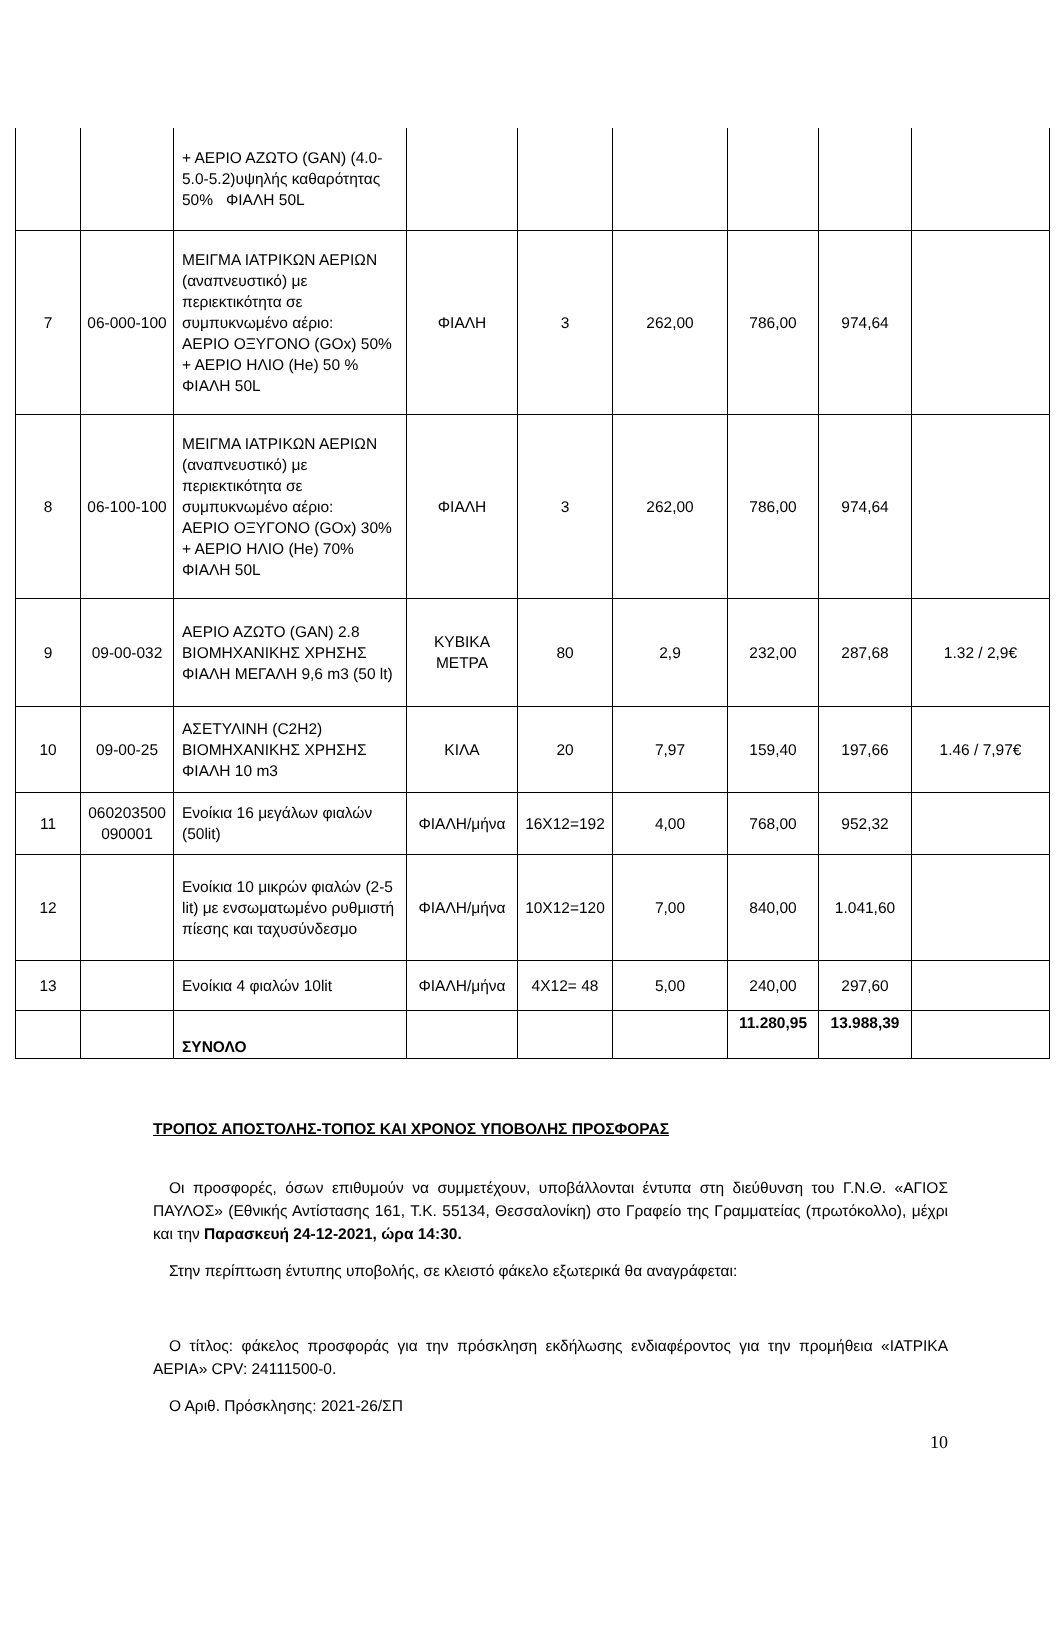| | | + ΑΕΡΙΟ ΑΖΩΤΟ (GAN) (4.0-5.0-5.2)υψηλής καθαρότητας 50% ΦΙΑΛΗ 50L | | | | | | |
| 7 | 06-000-100 | ΜΕΙΓΜΑ ΙΑΤΡΙΚΩΝ ΑΕΡΙΩΝ (αναπνευστικό) με περιεκτικότητα σε συμπυκνωμένο αέριο: ΑΕΡΙΟ ΟΞΥΓΟΝΟ (GOx) 50% + ΑΕΡΙΟ ΗΛΙΟ (He) 50 % ΦΙΑΛΗ 50L | ΦΙΑΛΗ | 3 | 262,00 | 786,00 | 974,64 | |
| 8 | 06-100-100 | ΜΕΙΓΜΑ ΙΑΤΡΙΚΩΝ ΑΕΡΙΩΝ (αναπνευστικό) με περιεκτικότητα σε συμπυκνωμένο αέριο: ΑΕΡΙΟ ΟΞΥΓΟΝΟ (GOx) 30% + ΑΕΡΙΟ ΗΛΙΟ (He) 70% ΦΙΑΛΗ 50L | ΦΙΑΛΗ | 3 | 262,00 | 786,00 | 974,64 | |
| 9 | 09-00-032 | ΑΕΡΙΟ ΑΖΩΤΟ (GAN) 2.8 ΒΙΟΜΗΧΑΝΙΚΗΣ ΧΡΗΣΗΣ ΦΙΑΛΗ ΜΕΓΑΛΗ 9,6 m3 (50 lt) | ΚΥΒΙΚΑ ΜΕΤΡΑ | 80 | 2,9 | 232,00 | 287,68 | 1.32 / 2,9€ |
| 10 | 09-00-25 | ΑΣΕΤΥΛΙΝΗ (C2H2) ΒΙΟΜΗΧΑΝΙΚΗΣ ΧΡΗΣΗΣ ΦΙΑΛΗ 10 m3 | ΚΙΛΑ | 20 | 7,97 | 159,40 | 197,66 | 1.46 / 7,97€ |
| 11 | 060203500 090001 | Ενοίκια 16 μεγάλων φιαλών (50lit) | ΦΙΑΛΗ/μήνα | 16X12=192 | 4,00 | 768,00 | 952,32 | |
| 12 | | Ενοίκια 10 μικρών φιαλών (2-5 lit) με ενσωματωμένο ρυθμιστή πίεσης και ταχυσύνδεσμο | ΦΙΑΛΗ/μήνα | 10X12=120 | 7,00 | 840,00 | 1.041,60 | |
| 13 | | Ενοίκια 4 φιαλών 10lit | ΦΙΑΛΗ/μήνα | 4X12= 48 | 5,00 | 240,00 | 297,60 | |
| | | ΣΥΝΟΛΟ | | | | 11.280,95 | 13.988,39 | |
ΤΡΟΠΟΣ ΑΠΟΣΤΟΛΗΣ-ΤΟΠΟΣ ΚΑΙ ΧΡΟΝΟΣ ΥΠΟΒΟΛΗΣ ΠΡΟΣΦΟΡΑΣ
Οι προσφορές, όσων επιθυμούν να συμμετέχουν, υποβάλλονται έντυπα στη διεύθυνση του Γ.Ν.Θ. «ΑΓΙΟΣ ΠΑΥΛΟΣ» (Εθνικής Αντίστασης 161, Τ.Κ. 55134, Θεσσαλονίκη) στο Γραφείο της Γραμματείας (πρωτόκολλο), μέχρι και την Παρασκευή 24-12-2021, ώρα 14:30.
Στην περίπτωση έντυπης υποβολής, σε κλειστό φάκελο εξωτερικά θα αναγράφεται:
Ο τίτλος: φάκελος προσφοράς για την πρόσκληση εκδήλωσης ενδιαφέροντος για την προμήθεια «ΙΑΤΡΙΚΑ ΑΕΡΙΑ» CPV: 24111500-0.
Ο Αριθ. Πρόσκλησης: 2021-26/ΣΠ
10